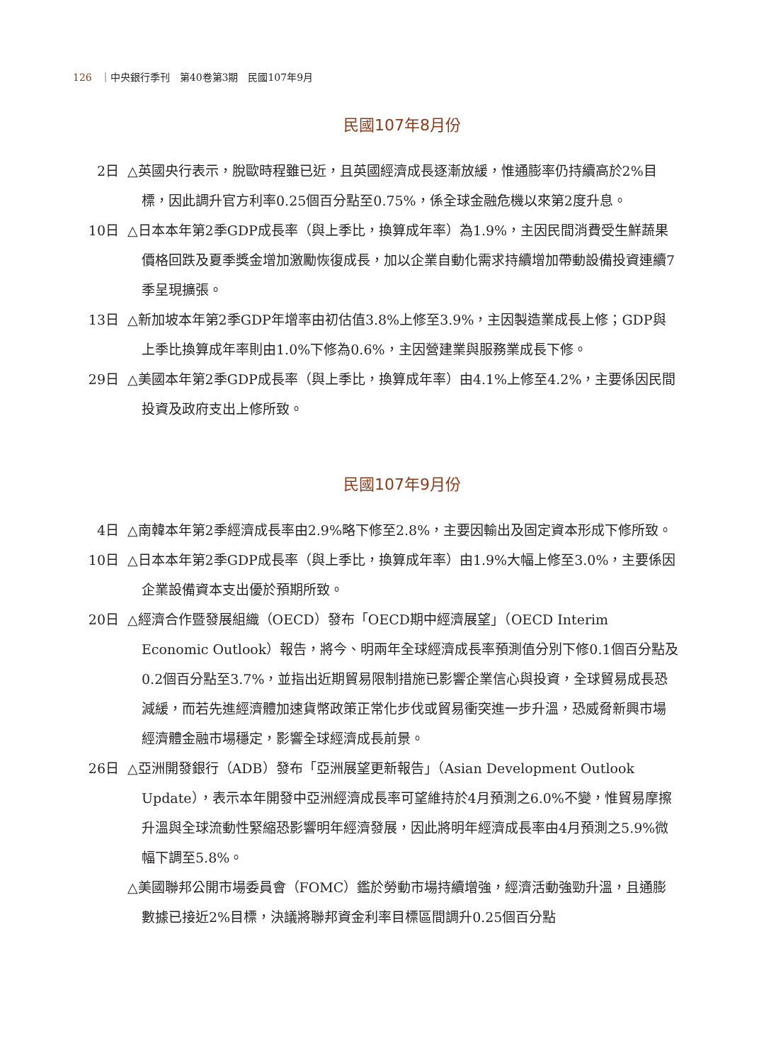126 ｜中央銀行季刊　第40卷第3期　民國107年9月
民國107年8月份
2日 △英國央行表示，脫歐時程雖已近，且英國經濟成長逐漸放緩，惟通膨率仍持續高於2%目標，因此調升官方利率0.25個百分點至0.75%，係全球金融危機以來第2度升息。
10日 △日本本年第2季GDP成長率（與上季比，換算成年率）為1.9%，主因民間消費受生鮮蔬果價格回跌及夏季獎金增加激勵恢復成長，加以企業自動化需求持續增加帶動設備投資連續7季呈現擴張。
13日 △新加坡本年第2季GDP年增率由初估值3.8%上修至3.9%，主因製造業成長上修；GDP與上季比換算成年率則由1.0%下修為0.6%，主因營建業與服務業成長下修。
29日 △美國本年第2季GDP成長率（與上季比，換算成年率）由4.1%上修至4.2%，主要係因民間投資及政府支出上修所致。
民國107年9月份
4日 △南韓本年第2季經濟成長率由2.9%略下修至2.8%，主要因輸出及固定資本形成下修所致。
10日 △日本本年第2季GDP成長率（與上季比，換算成年率）由1.9%大幅上修至3.0%，主要係因企業設備資本支出優於預期所致。
20日 △經濟合作暨發展組織（OECD）發布「OECD期中經濟展望」（OECD Interim Economic Outlook）報告，將今、明兩年全球經濟成長率預測值分別下修0.1個百分點及0.2個百分點至3.7%，並指出近期貿易限制措施已影響企業信心與投資，全球貿易成長恐減緩，而若先進經濟體加速貨幣政策正常化步伐或貿易衝突進一步升溫，恐威脅新興市場經濟體金融市場穩定，影響全球經濟成長前景。
26日 △亞洲開發銀行（ADB）發布「亞洲展望更新報告」（Asian Development Outlook Update），表示本年開發中亞洲經濟成長率可望維持於4月預測之6.0%不變，惟貿易摩擦升溫與全球流動性緊縮恐影響明年經濟發展，因此將明年經濟成長率由4月預測之5.9%微幅下調至5.8%。
△美國聯邦公開市場委員會（FOMC）鑑於勞動市場持續增強，經濟活動強勁升溫，且通膨數據已接近2%目標，決議將聯邦資金利率目標區間調升0.25個百分點